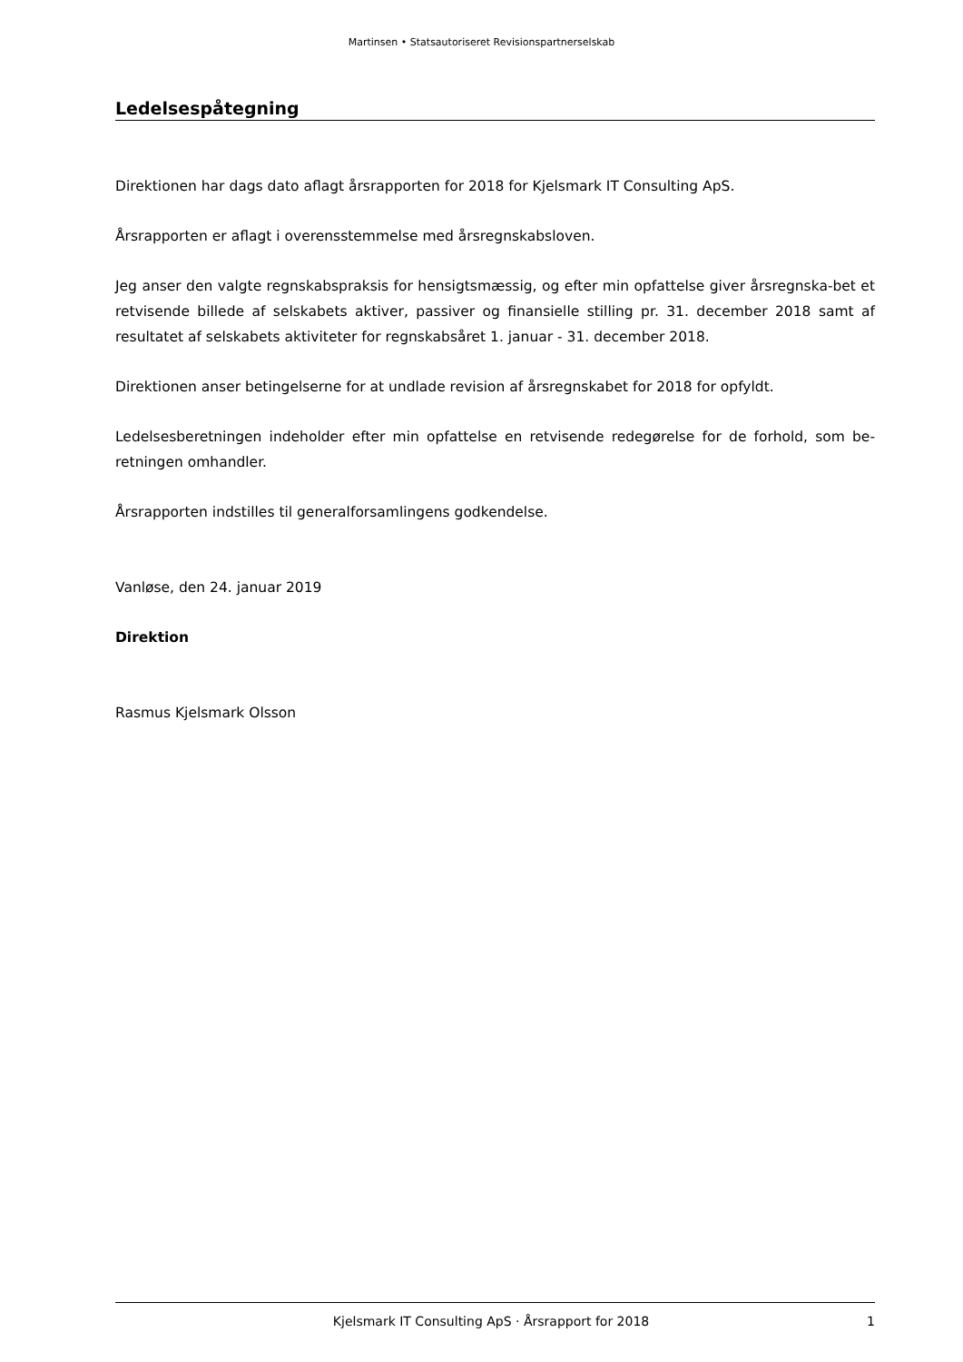Martinsen • Statsautoriseret Revisionspartnerselskab
Ledelsespåtegning
Direktionen har dags dato aflagt årsrapporten for 2018 for Kjelsmark IT Consulting ApS.
Årsrapporten er aflagt i overensstemmelse med årsregnskabsloven.
Jeg anser den valgte regnskabspraksis for hensigtsmæssig, og efter min opfattelse giver årsregnska-bet et retvisende billede af selskabets aktiver, passiver og finansielle stilling pr. 31. december 2018 samt af resultatet af selskabets aktiviteter for regnskabsåret 1. januar - 31. december 2018.
Direktionen anser betingelserne for at undlade revision af årsregnskabet for 2018 for opfyldt.
Ledelsesberetningen indeholder efter min opfattelse en retvisende redegørelse for de forhold, som be-retningen omhandler.
Årsrapporten indstilles til generalforsamlingens godkendelse.
Vanløse, den 24. januar 2019
Direktion
Rasmus Kjelsmark Olsson
Kjelsmark IT Consulting ApS · Årsrapport for 2018 1